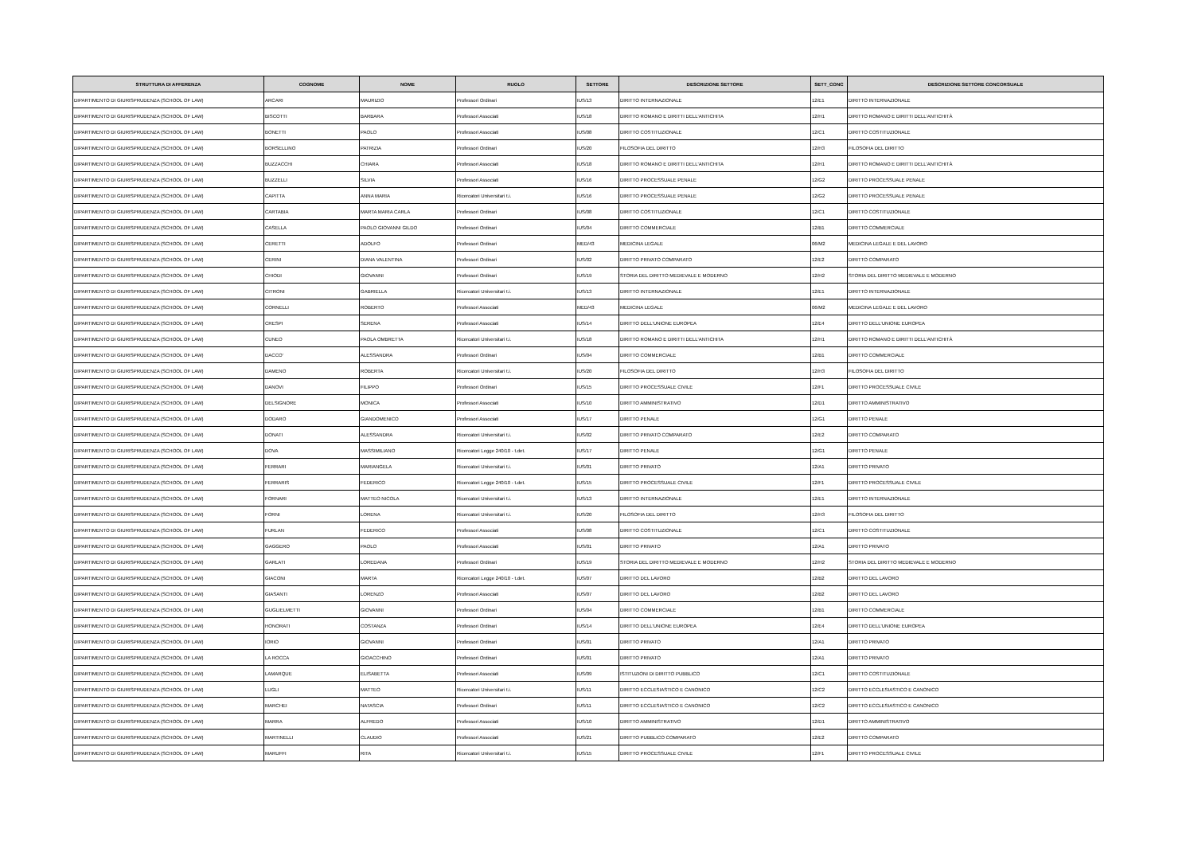| STRUTTURA DI AFFERENZA | COGNOME | NOME | RUOLO | SETTORE | DESCRIZIONE SETTORE | SETT_CONC | DESCRIZIONE SETTORE CONCORSUALE |
| --- | --- | --- | --- | --- | --- | --- | --- |
| DIPARTIMENTO DI GIURISPRUDENZA (SCHOOL OF LAW) | ARCARI | MAURIZIO | Professori Ordinari | IUS/13 | DIRITTO INTERNAZIONALE | 12/E1 | DIRITTO INTERNAZIONALE |
| DIPARTIMENTO DI GIURISPRUDENZA (SCHOOL OF LAW) | BISCOTTI | BARBARA | Professori Associati | IUS/18 | DIRITTO ROMANO E DIRITTI DELL'ANTICHITA | 12/H1 | DIRITTO ROMANO E DIRITTI DELL'ANTICHITÀ |
| DIPARTIMENTO DI GIURISPRUDENZA (SCHOOL OF LAW) | BONETTI | PAOLO | Professori Associati | IUS/08 | DIRITTO COSTITUZIONALE | 12/C1 | DIRITTO COSTITUZIONALE |
| DIPARTIMENTO DI GIURISPRUDENZA (SCHOOL OF LAW) | BORSELLINO | PATRIZIA | Professori Ordinari | IUS/20 | FILOSOFIA DEL DIRITTO | 12/H3 | FILOSOFIA DEL DIRITTO |
| DIPARTIMENTO DI GIURISPRUDENZA (SCHOOL OF LAW) | BUZZACCHI | CHIARA | Professori Associati | IUS/18 | DIRITTO ROMANO E DIRITTI DELL'ANTICHITA | 12/H1 | DIRITTO ROMANO E DIRITTI DELL'ANTICHITÀ |
| DIPARTIMENTO DI GIURISPRUDENZA (SCHOOL OF LAW) | BUZZELLI | SILVIA | Professori Associati | IUS/16 | DIRITTO PROCESSUALE PENALE | 12/G2 | DIRITTO PROCESSUALE PENALE |
| DIPARTIMENTO DI GIURISPRUDENZA (SCHOOL OF LAW) | CAPITTA | ANNA MARIA | Ricercatori Universitari t.i. | IUS/16 | DIRITTO PROCESSUALE PENALE | 12/G2 | DIRITTO PROCESSUALE PENALE |
| DIPARTIMENTO DI GIURISPRUDENZA (SCHOOL OF LAW) | CARTABIA | MARTA MARIA CARLA | Professori Ordinari | IUS/08 | DIRITTO COSTITUZIONALE | 12/C1 | DIRITTO COSTITUZIONALE |
| DIPARTIMENTO DI GIURISPRUDENZA (SCHOOL OF LAW) | CASELLA | PAOLO GIOVANNI GILDO | Professori Ordinari | IUS/04 | DIRITTO COMMERCIALE | 12/B1 | DIRITTO COMMERCIALE |
| DIPARTIMENTO DI GIURISPRUDENZA (SCHOOL OF LAW) | CERETTI | ADOLFO | Professori Ordinari | MED/43 | MEDICINA LEGALE | 06/M2 | MEDICINA LEGALE E DEL LAVORO |
| DIPARTIMENTO DI GIURISPRUDENZA (SCHOOL OF LAW) | CERINI | DIANA VALENTINA | Professori Ordinari | IUS/02 | DIRITTO PRIVATO COMPARATO | 12/E2 | DIRITTO COMPARATO |
| DIPARTIMENTO DI GIURISPRUDENZA (SCHOOL OF LAW) | CHIODI | GIOVANNI | Professori Ordinari | IUS/19 | STORIA DEL DIRITTO MEDIEVALE E MODERNO | 12/H2 | STORIA DEL DIRITTO MEDIEVALE E MODERNO |
| DIPARTIMENTO DI GIURISPRUDENZA (SCHOOL OF LAW) | CITRONI | GABRIELLA | Ricercatori Universitari t.i. | IUS/13 | DIRITTO INTERNAZIONALE | 12/E1 | DIRITTO INTERNAZIONALE |
| DIPARTIMENTO DI GIURISPRUDENZA (SCHOOL OF LAW) | CORNELLI | ROBERTO | Professori Associati | MED/43 | MEDICINA LEGALE | 06/M2 | MEDICINA LEGALE E DEL LAVORO |
| DIPARTIMENTO DI GIURISPRUDENZA (SCHOOL OF LAW) | CRESPI | SERENA | Professori Associati | IUS/14 | DIRITTO DELL'UNIONE EUROPEA | 12/E4 | DIRITTO DELL'UNIONE EUROPEA |
| DIPARTIMENTO DI GIURISPRUDENZA (SCHOOL OF LAW) | CUNEO | PAOLA OMBRETTA | Ricercatori Universitari t.i. | IUS/18 | DIRITTO ROMANO E DIRITTI DELL'ANTICHITA | 12/H1 | DIRITTO ROMANO E DIRITTI DELL'ANTICHITÀ |
| DIPARTIMENTO DI GIURISPRUDENZA (SCHOOL OF LAW) | DACCO' | ALESSANDRA | Professori Ordinari | IUS/04 | DIRITTO COMMERCIALE | 12/B1 | DIRITTO COMMERCIALE |
| DIPARTIMENTO DI GIURISPRUDENZA (SCHOOL OF LAW) | DAMENO | ROBERTA | Ricercatori Universitari t.i. | IUS/20 | FILOSOFIA DEL DIRITTO | 12/H3 | FILOSOFIA DEL DIRITTO |
| DIPARTIMENTO DI GIURISPRUDENZA (SCHOOL OF LAW) | DANOVI | FILIPPO | Professori Ordinari | IUS/15 | DIRITTO PROCESSUALE CIVILE | 12/F1 | DIRITTO PROCESSUALE CIVILE |
| DIPARTIMENTO DI GIURISPRUDENZA (SCHOOL OF LAW) | DELSIGNORE | MONICA | Professori Associati | IUS/10 | DIRITTO AMMINISTRATIVO | 12/D1 | DIRITTO AMMINISTRATIVO |
| DIPARTIMENTO DI GIURISPRUDENZA (SCHOOL OF LAW) | DODARO | GIANDOMENICO | Professori Associati | IUS/17 | DIRITTO PENALE | 12/G1 | DIRITTO PENALE |
| DIPARTIMENTO DI GIURISPRUDENZA (SCHOOL OF LAW) | DONATI | ALESSANDRA | Ricercatori Universitari t.i. | IUS/02 | DIRITTO PRIVATO COMPARATO | 12/E2 | DIRITTO COMPARATO |
| DIPARTIMENTO DI GIURISPRUDENZA (SCHOOL OF LAW) | DOVA | MASSIMILIANO | Ricercatori Legge 240/10 - t.det. | IUS/17 | DIRITTO PENALE | 12/G1 | DIRITTO PENALE |
| DIPARTIMENTO DI GIURISPRUDENZA (SCHOOL OF LAW) | FERRARI | MARIANGELA | Ricercatori Universitari t.i. | IUS/01 | DIRITTO PRIVATO | 12/A1 | DIRITTO PRIVATO |
| DIPARTIMENTO DI GIURISPRUDENZA (SCHOOL OF LAW) | FERRARIS | FEDERICO | Ricercatori Legge 240/10 - t.det. | IUS/15 | DIRITTO PROCESSUALE CIVILE | 12/F1 | DIRITTO PROCESSUALE CIVILE |
| DIPARTIMENTO DI GIURISPRUDENZA (SCHOOL OF LAW) | FORNARI | MATTEO NICOLA | Ricercatori Universitari t.i. | IUS/13 | DIRITTO INTERNAZIONALE | 12/E1 | DIRITTO INTERNAZIONALE |
| DIPARTIMENTO DI GIURISPRUDENZA (SCHOOL OF LAW) | FORNI | LORENA | Ricercatori Universitari t.i. | IUS/20 | FILOSOFIA DEL DIRITTO | 12/H3 | FILOSOFIA DEL DIRITTO |
| DIPARTIMENTO DI GIURISPRUDENZA (SCHOOL OF LAW) | FURLAN | FEDERICO | Professori Associati | IUS/08 | DIRITTO COSTITUZIONALE | 12/C1 | DIRITTO COSTITUZIONALE |
| DIPARTIMENTO DI GIURISPRUDENZA (SCHOOL OF LAW) | GAGGERO | PAOLO | Professori Associati | IUS/01 | DIRITTO PRIVATO | 12/A1 | DIRITTO PRIVATO |
| DIPARTIMENTO DI GIURISPRUDENZA (SCHOOL OF LAW) | GARLATI | LOREDANA | Professori Ordinari | IUS/19 | STORIA DEL DIRITTO MEDIEVALE E MODERNO | 12/H2 | STORIA DEL DIRITTO MEDIEVALE E MODERNO |
| DIPARTIMENTO DI GIURISPRUDENZA (SCHOOL OF LAW) | GIACONI | MARTA | Ricercatori Legge 240/10 - t.det. | IUS/07 | DIRITTO DEL LAVORO | 12/B2 | DIRITTO DEL LAVORO |
| DIPARTIMENTO DI GIURISPRUDENZA (SCHOOL OF LAW) | GIASANTI | LORENZO | Professori Associati | IUS/07 | DIRITTO DEL LAVORO | 12/B2 | DIRITTO DEL LAVORO |
| DIPARTIMENTO DI GIURISPRUDENZA (SCHOOL OF LAW) | GUGLIELMETTI | GIOVANNI | Professori Ordinari | IUS/04 | DIRITTO COMMERCIALE | 12/B1 | DIRITTO COMMERCIALE |
| DIPARTIMENTO DI GIURISPRUDENZA (SCHOOL OF LAW) | HONORATI | COSTANZA | Professori Ordinari | IUS/14 | DIRITTO DELL'UNIONE EUROPEA | 12/E4 | DIRITTO DELL'UNIONE EUROPEA |
| DIPARTIMENTO DI GIURISPRUDENZA (SCHOOL OF LAW) | IORIO | GIOVANNI | Professori Ordinari | IUS/01 | DIRITTO PRIVATO | 12/A1 | DIRITTO PRIVATO |
| DIPARTIMENTO DI GIURISPRUDENZA (SCHOOL OF LAW) | LA ROCCA | GIOACCHINO | Professori Ordinari | IUS/01 | DIRITTO PRIVATO | 12/A1 | DIRITTO PRIVATO |
| DIPARTIMENTO DI GIURISPRUDENZA (SCHOOL OF LAW) | LAMARQUE | ELISABETTA | Professori Associati | IUS/09 | ISTITUZIONI DI DIRITTO PUBBLICO | 12/C1 | DIRITTO COSTITUZIONALE |
| DIPARTIMENTO DI GIURISPRUDENZA (SCHOOL OF LAW) | LUGLI | MATTEO | Ricercatori Universitari t.i. | IUS/11 | DIRITTO ECCLESIASTICO E CANONICO | 12/C2 | DIRITTO ECCLESIASTICO E CANONICO |
| DIPARTIMENTO DI GIURISPRUDENZA (SCHOOL OF LAW) | MARCHEI | NATASCIA | Professori Ordinari | IUS/11 | DIRITTO ECCLESIASTICO E CANONICO | 12/C2 | DIRITTO ECCLESIASTICO E CANONICO |
| DIPARTIMENTO DI GIURISPRUDENZA (SCHOOL OF LAW) | MARRA | ALFREDO | Professori Associati | IUS/10 | DIRITTO AMMINISTRATIVO | 12/D1 | DIRITTO AMMINISTRATIVO |
| DIPARTIMENTO DI GIURISPRUDENZA (SCHOOL OF LAW) | MARTINELLI | CLAUDIO | Professori Associati | IUS/21 | DIRITTO PUBBLICO COMPARATO | 12/E2 | DIRITTO COMPARATO |
| DIPARTIMENTO DI GIURISPRUDENZA (SCHOOL OF LAW) | MARUFFI | RITA | Ricercatori Universitari t.i. | IUS/15 | DIRITTO PROCESSUALE CIVILE | 12/F1 | DIRITTO PROCESSUALE CIVILE |